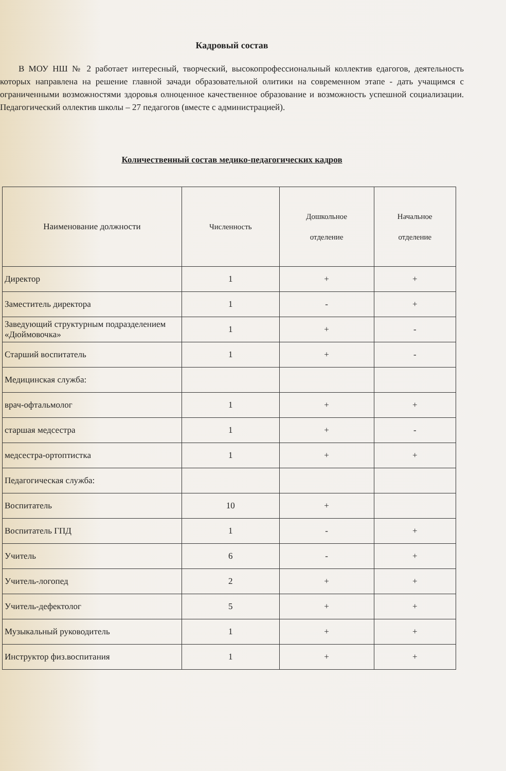Кадровый состав
В МОУ НШ № 2 работает интересный, творческий, высокопрофессиональный коллектив едагогов, деятельность которых направлена на решение главной зачади образовательной олитики на современном этапе - дать учащимся с ограниченными возможностями здоровья олноценное качественное образование и возможность успешной социализации. Педагогический оллектив школы – 27 педагогов (вместе с администрацией).
Количественный состав медико-педагогических кадров
| Наименование должности | Численность | Дошкольное отделение | Начальное отделение |
| --- | --- | --- | --- |
| Директор | 1 | + | + |
| Заместитель директора | 1 | - | + |
| Заведующий структурным подразделением «Дюймовочка» | 1 | + | - |
| Старший воспитатель | 1 | + | - |
| Медицинская служба: | | | |
| врач-офтальмолог | 1 | + | + |
| старшая медсестра | 1 | + | - |
| медсестра-ортоптистка | 1 | + | + |
| Педагогическая служба: | | | |
| Воспитатель | 10 | + | |
| Воспитатель ГПД | 1 | - | + |
| Учитель | 6 | - | + |
| Учитель-логопед | 2 | + | + |
| Учитель-дефектолог | 5 | + | + |
| Музыкальный руководитель | 1 | + | + |
| Инструктор физ.воспитания | 1 | + | + |